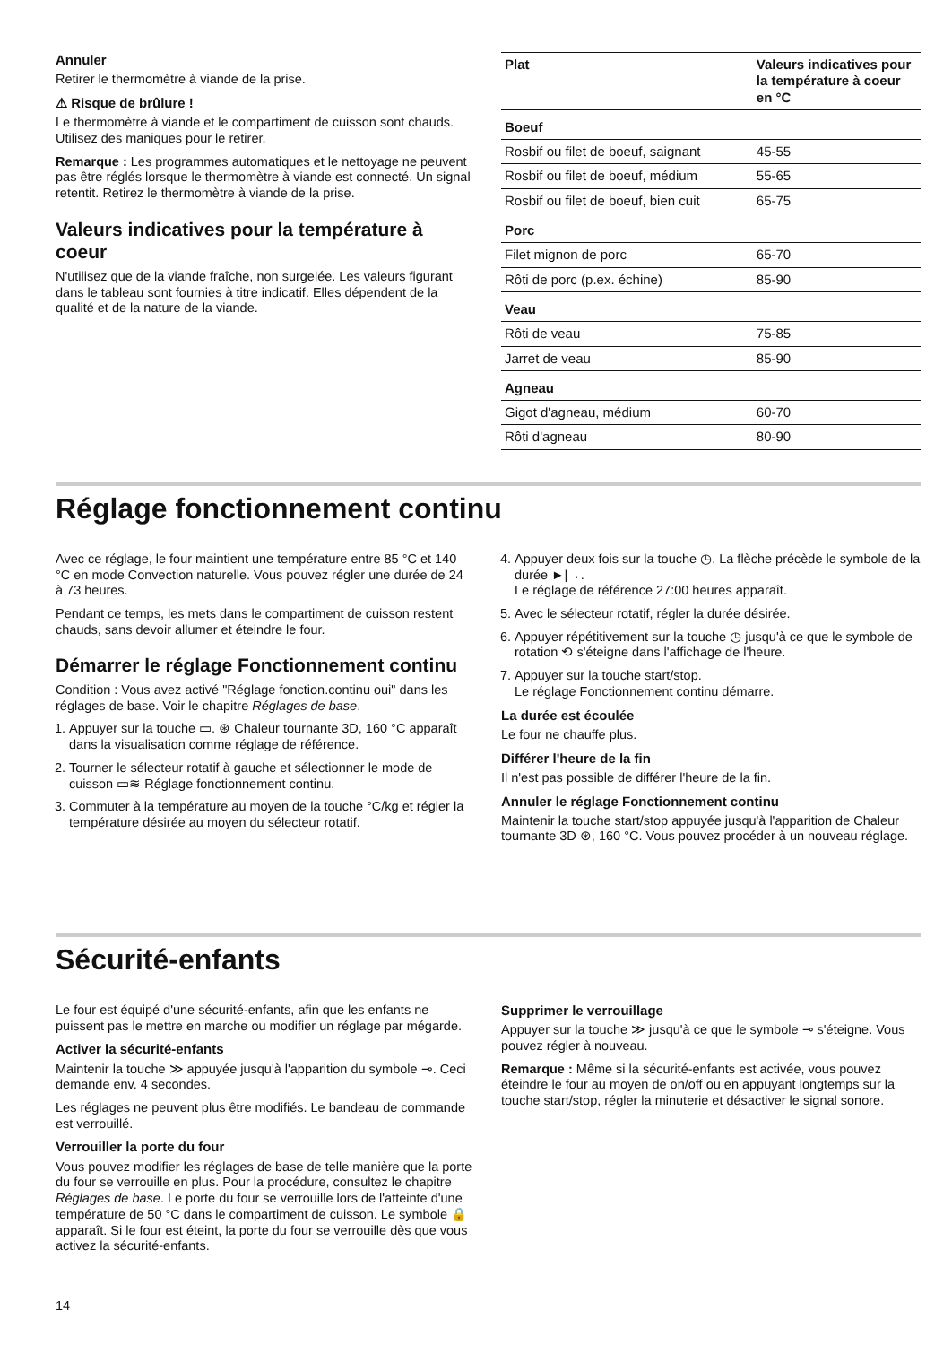Annuler
Retirer le thermomètre à viande de la prise.
⚠ Risque de brûlure !
Le thermomètre à viande et le compartiment de cuisson sont chauds. Utilisez des maniques pour le retirer.
Remarque : Les programmes automatiques et le nettoyage ne peuvent pas être réglés lorsque le thermomètre à viande est connecté. Un signal retentit. Retirez le thermomètre à viande de la prise.
Valeurs indicatives pour la température à coeur
N'utilisez que de la viande fraîche, non surgelée. Les valeurs figurant dans le tableau sont fournies à titre indicatif. Elles dépendent de la qualité et de la nature de la viande.
| Plat | Valeurs indicatives pour la température à coeur en °C |
| --- | --- |
| Boeuf | |
| Rosbif ou filet de boeuf, saignant | 45-55 |
| Rosbif ou filet de boeuf, médium | 55-65 |
| Rosbif ou filet de boeuf, bien cuit | 65-75 |
| Porc | |
| Filet mignon de porc | 65-70 |
| Rôti de porc (p.ex. échine) | 85-90 |
| Veau | |
| Rôti de veau | 75-85 |
| Jarret de veau | 85-90 |
| Agneau | |
| Gigot d'agneau, médium | 60-70 |
| Rôti d'agneau | 80-90 |
Réglage fonctionnement continu
Avec ce réglage, le four maintient une température entre 85 °C et 140 °C en mode Convection naturelle. Vous pouvez régler une durée de 24 à 73 heures.
Pendant ce temps, les mets dans le compartiment de cuisson restent chauds, sans devoir allumer et éteindre le four.
Démarrer le réglage Fonctionnement continu
Condition : Vous avez activé "Réglage fonction.continu oui" dans les réglages de base. Voir le chapitre Réglages de base.
1. Appuyer sur la touche ▭. ⊛ Chaleur tournante 3D, 160 °C apparaît dans la visualisation comme réglage de référence.
2. Tourner le sélecteur rotatif à gauche et sélectionner le mode de cuisson ▭≋ Réglage fonctionnement continu.
3. Commuter à la température au moyen de la touche °C/kg et régler la température désirée au moyen du sélecteur rotatif.
4. Appuyer deux fois sur la touche ◷. La flèche précède le symbole de la durée ►|→.
Le réglage de référence 27:00 heures apparaît.
5. Avec le sélecteur rotatif, régler la durée désirée.
6. Appuyer répétitivement sur la touche ◷ jusqu'à ce que le symbole de rotation ⟲ s'éteigne dans l'affichage de l'heure.
7. Appuyer sur la touche start/stop.
Le réglage Fonctionnement continu démarre.
La durée est écoulée
Le four ne chauffe plus.
Différer l'heure de la fin
Il n'est pas possible de différer l'heure de la fin.
Annuler le réglage Fonctionnement continu
Maintenir la touche start/stop appuyée jusqu'à l'apparition de Chaleur tournante 3D ⊛, 160 °C. Vous pouvez procéder à un nouveau réglage.
Sécurité-enfants
Le four est équipé d'une sécurité-enfants, afin que les enfants ne puissent pas le mettre en marche ou modifier un réglage par mégarde.
Activer la sécurité-enfants
Maintenir la touche ≫ appuyée jusqu'à l'apparition du symbole ⊸. Ceci demande env. 4 secondes.
Les réglages ne peuvent plus être modifiés. Le bandeau de commande est verrouillé.
Verrouiller la porte du four
Vous pouvez modifier les réglages de base de telle manière que la porte du four se verrouille en plus. Pour la procédure, consultez le chapitre Réglages de base. Le porte du four se verrouille lors de l'atteinte d'une température de 50 °C dans le compartiment de cuisson. Le symbole 🔒 apparaît. Si le four est éteint, la porte du four se verrouille dès que vous activez la sécurité-enfants.
Supprimer le verrouillage
Appuyer sur la touche ≫ jusqu'à ce que le symbole ⊸ s'éteigne. Vous pouvez régler à nouveau.
Remarque : Même si la sécurité-enfants est activée, vous pouvez éteindre le four au moyen de on/off ou en appuyant longtemps sur la touche start/stop, régler la minuterie et désactiver le signal sonore.
14